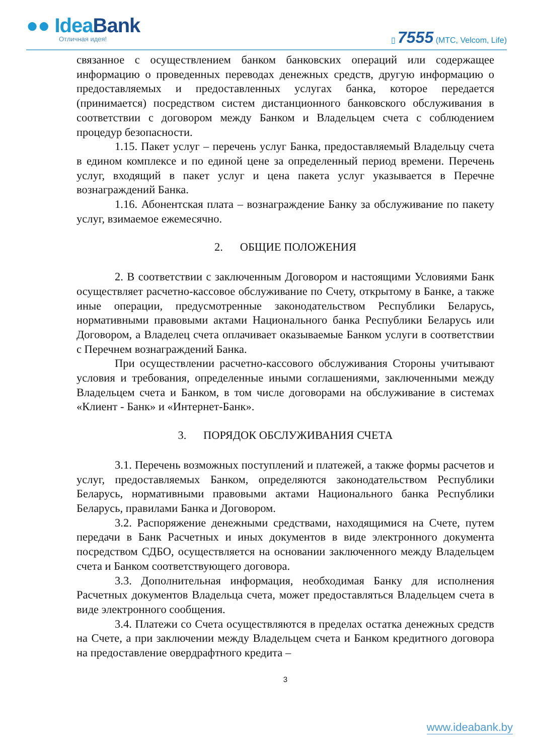●● Idea Bank
Отличная идея!
▯ 7555 (МТС, Velcom, Life)
связанное с осуществлением банком банковских операций или содержащее информацию о проведенных переводах денежных средств, другую информацию о предоставляемых и предоставленных услугах банка, которое передается (принимается) посредством систем дистанционного банковского обслуживания в соответствии с договором между Банком и Владельцем счета с соблюдением процедур безопасности.
1.15. Пакет услуг – перечень услуг Банка, предоставляемый Владельцу счета в едином комплексе и по единой цене за определенный период времени. Перечень услуг, входящий в пакет услуг и цена пакета услуг указывается в Перечне вознаграждений Банка.
1.16. Абонентская плата – вознаграждение Банку за обслуживание по пакету услуг, взимаемое ежемесячно.
2. ОБЩИЕ ПОЛОЖЕНИЯ
2. В соответствии с заключенным Договором и настоящими Условиями Банк осуществляет расчетно-кассовое обслуживание по Счету, открытому в Банке, а также иные операции, предусмотренные законодательством Республики Беларусь, нормативными правовыми актами Национального банка Республики Беларусь или Договором, а Владелец счета оплачивает оказываемые Банком услуги в соответствии с Перечнем вознаграждений Банка.
При осуществлении расчетно-кассового обслуживания Стороны учитывают условия и требования, определенные иными соглашениями, заключенными между Владельцем счета и Банком, в том числе договорами на обслуживание в системах «Клиент - Банк» и «Интернет-Банк».
3. ПОРЯДОК ОБСЛУЖИВАНИЯ СЧЕТА
3.1. Перечень возможных поступлений и платежей, а также формы расчетов и услуг, предоставляемых Банком, определяются законодательством Республики Беларусь, нормативными правовыми актами Национального банка Республики Беларусь, правилами Банка и Договором.
3.2. Распоряжение денежными средствами, находящимися на Счете, путем передачи в Банк Расчетных и иных документов в виде электронного документа посредством СДБО, осуществляется на основании заключенного между Владельцем счета и Банком соответствующего договора.
3.3. Дополнительная информация, необходимая Банку для исполнения Расчетных документов Владельца счета, может предоставляться Владельцем счета в виде электронного сообщения.
3.4. Платежи со Счета осуществляются в пределах остатка денежных средств на Счете, а при заключении между Владельцем счета и Банком кредитного договора на предоставление овердрафтного кредита –
3
www.ideabank.by